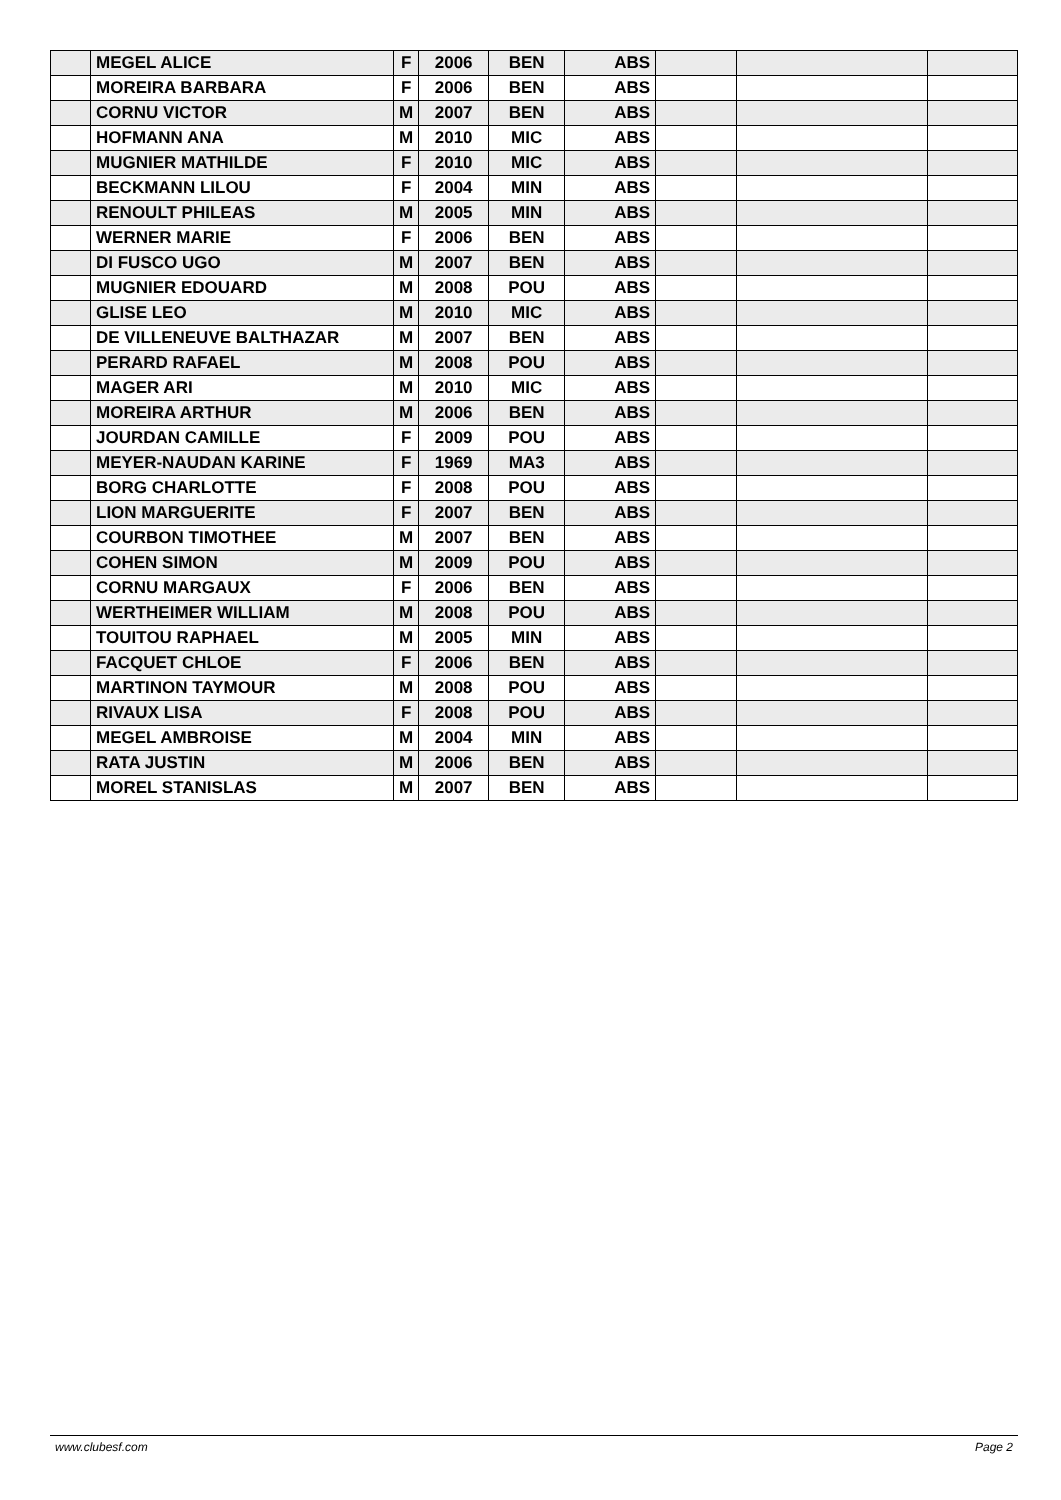| | MEGEL ALICE | F | 2006 | BEN | ABS | | | |
| | MOREIRA BARBARA | F | 2006 | BEN | ABS | | | |
| | CORNU VICTOR | M | 2007 | BEN | ABS | | | |
| | HOFMANN ANA | M | 2010 | MIC | ABS | | | |
| | MUGNIER MATHILDE | F | 2010 | MIC | ABS | | | |
| | BECKMANN LILOU | F | 2004 | MIN | ABS | | | |
| | RENOULT PHILEAS | M | 2005 | MIN | ABS | | | |
| | WERNER MARIE | F | 2006 | BEN | ABS | | | |
| | DI FUSCO UGO | M | 2007 | BEN | ABS | | | |
| | MUGNIER EDOUARD | M | 2008 | POU | ABS | | | |
| | GLISE LEO | M | 2010 | MIC | ABS | | | |
| | DE VILLENEUVE BALTHAZAR | M | 2007 | BEN | ABS | | | |
| | PERARD RAFAEL | M | 2008 | POU | ABS | | | |
| | MAGER ARI | M | 2010 | MIC | ABS | | | |
| | MOREIRA ARTHUR | M | 2006 | BEN | ABS | | | |
| | JOURDAN CAMILLE | F | 2009 | POU | ABS | | | |
| | MEYER-NAUDAN KARINE | F | 1969 | MA3 | ABS | | | |
| | BORG CHARLOTTE | F | 2008 | POU | ABS | | | |
| | LION MARGUERITE | F | 2007 | BEN | ABS | | | |
| | COURBON TIMOTHEE | M | 2007 | BEN | ABS | | | |
| | COHEN SIMON | M | 2009 | POU | ABS | | | |
| | CORNU MARGAUX | F | 2006 | BEN | ABS | | | |
| | WERTHEIMER WILLIAM | M | 2008 | POU | ABS | | | |
| | TOUITOU RAPHAEL | M | 2005 | MIN | ABS | | | |
| | FACQUET CHLOE | F | 2006 | BEN | ABS | | | |
| | MARTINON TAYMOUR | M | 2008 | POU | ABS | | | |
| | RIVAUX LISA | F | 2008 | POU | ABS | | | |
| | MEGEL AMBROISE | M | 2004 | MIN | ABS | | | |
| | RATA JUSTIN | M | 2006 | BEN | ABS | | | |
| | MOREL STANISLAS | M | 2007 | BEN | ABS | | | |
www.clubesf.com Page 2